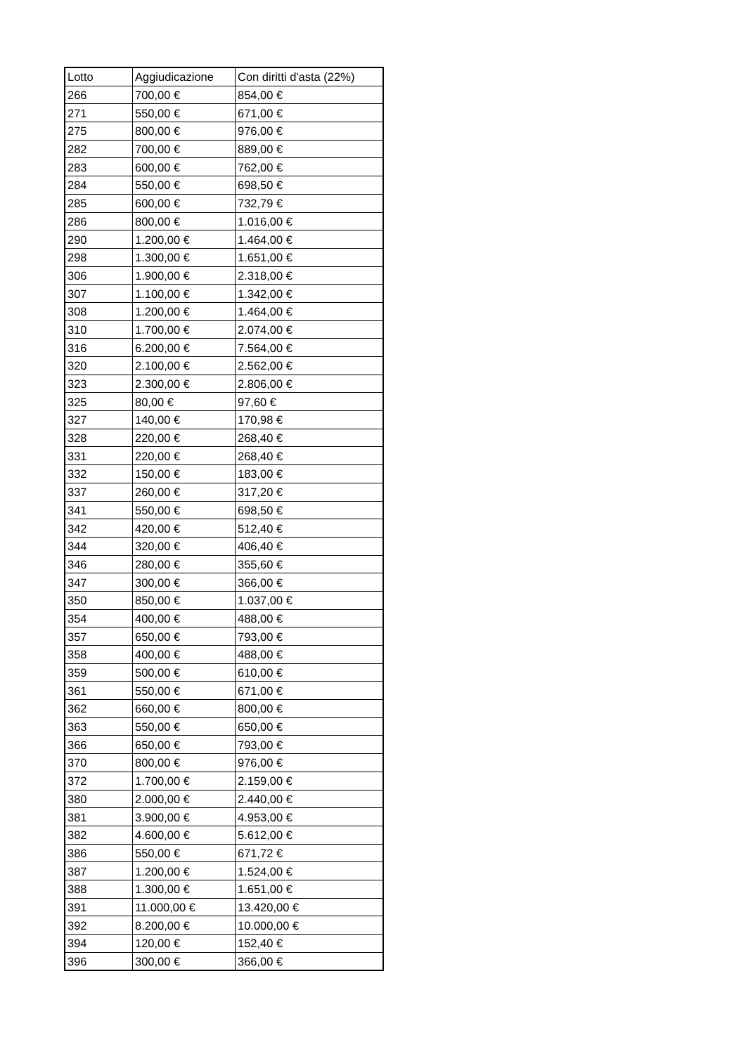| Lotto | Aggiudicazione | Con diritti d'asta (22%) |
| 266 | 700,00 € | 854,00 € |
| 271 | 550,00 € | 671,00 € |
| 275 | 800,00 € | 976,00 € |
| 282 | 700,00 € | 889,00 € |
| 283 | 600,00 € | 762,00 € |
| 284 | 550,00 € | 698,50 € |
| 285 | 600,00 € | 732,79 € |
| 286 | 800,00 € | 1.016,00 € |
| 290 | 1.200,00 € | 1.464,00 € |
| 298 | 1.300,00 € | 1.651,00 € |
| 306 | 1.900,00 € | 2.318,00 € |
| 307 | 1.100,00 € | 1.342,00 € |
| 308 | 1.200,00 € | 1.464,00 € |
| 310 | 1.700,00 € | 2.074,00 € |
| 316 | 6.200,00 € | 7.564,00 € |
| 320 | 2.100,00 € | 2.562,00 € |
| 323 | 2.300,00 € | 2.806,00 € |
| 325 | 80,00 € | 97,60 € |
| 327 | 140,00 € | 170,98 € |
| 328 | 220,00 € | 268,40 € |
| 331 | 220,00 € | 268,40 € |
| 332 | 150,00 € | 183,00 € |
| 337 | 260,00 € | 317,20 € |
| 341 | 550,00 € | 698,50 € |
| 342 | 420,00 € | 512,40 € |
| 344 | 320,00 € | 406,40 € |
| 346 | 280,00 € | 355,60 € |
| 347 | 300,00 € | 366,00 € |
| 350 | 850,00 € | 1.037,00 € |
| 354 | 400,00 € | 488,00 € |
| 357 | 650,00 € | 793,00 € |
| 358 | 400,00 € | 488,00 € |
| 359 | 500,00 € | 610,00 € |
| 361 | 550,00 € | 671,00 € |
| 362 | 660,00 € | 800,00 € |
| 363 | 550,00 € | 650,00 € |
| 366 | 650,00 € | 793,00 € |
| 370 | 800,00 € | 976,00 € |
| 372 | 1.700,00 € | 2.159,00 € |
| 380 | 2.000,00 € | 2.440,00 € |
| 381 | 3.900,00 € | 4.953,00 € |
| 382 | 4.600,00 € | 5.612,00 € |
| 386 | 550,00 € | 671,72 € |
| 387 | 1.200,00 € | 1.524,00 € |
| 388 | 1.300,00 € | 1.651,00 € |
| 391 | 11.000,00 € | 13.420,00 € |
| 392 | 8.200,00 € | 10.000,00 € |
| 394 | 120,00 € | 152,40 € |
| 396 | 300,00 € | 366,00 € |